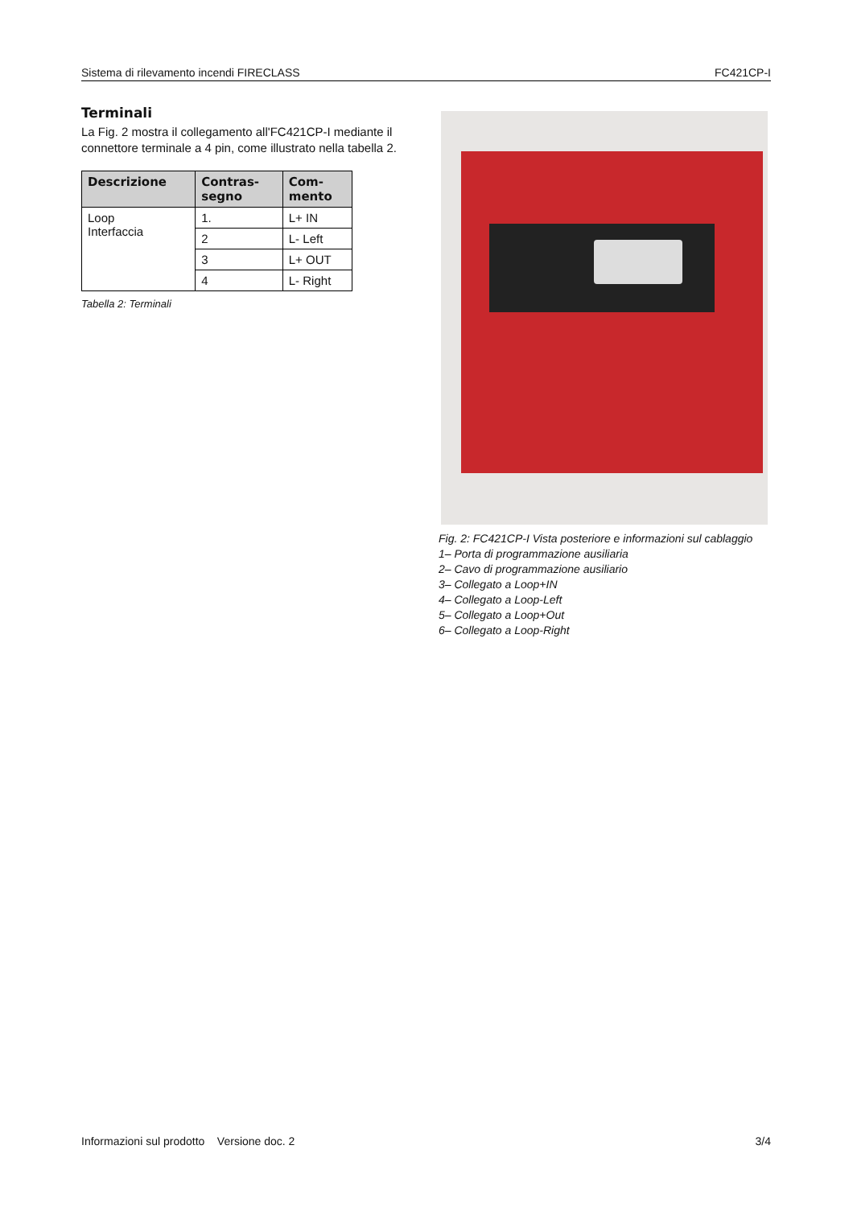Sistema di rilevamento incendi FIRECLASS FC421CP-I
Terminali
La Fig. 2 mostra il collegamento all'FC421CP-I mediante il connettore terminale a 4 pin, come illustrato nella tabella 2.
| Descrizione | Contras- segno | Com- mento |
| --- | --- | --- |
| Loop Interfaccia | 1. | L+ IN |
| | 2 | L- Left |
| | 3 | L+ OUT |
| | 4 | L- Right |
Tabella 2: Terminali
Fig. 2: FC421CP-I Vista posteriore e informazioni sul cablaggio
1– Porta di programmazione ausiliaria
2– Cavo di programmazione ausiliario
3– Collegato a Loop+IN
4– Collegato a Loop-Left
5– Collegato a Loop+Out
6– Collegato a Loop-Right
Informazioni sul prodotto Versione doc. 2 3/4